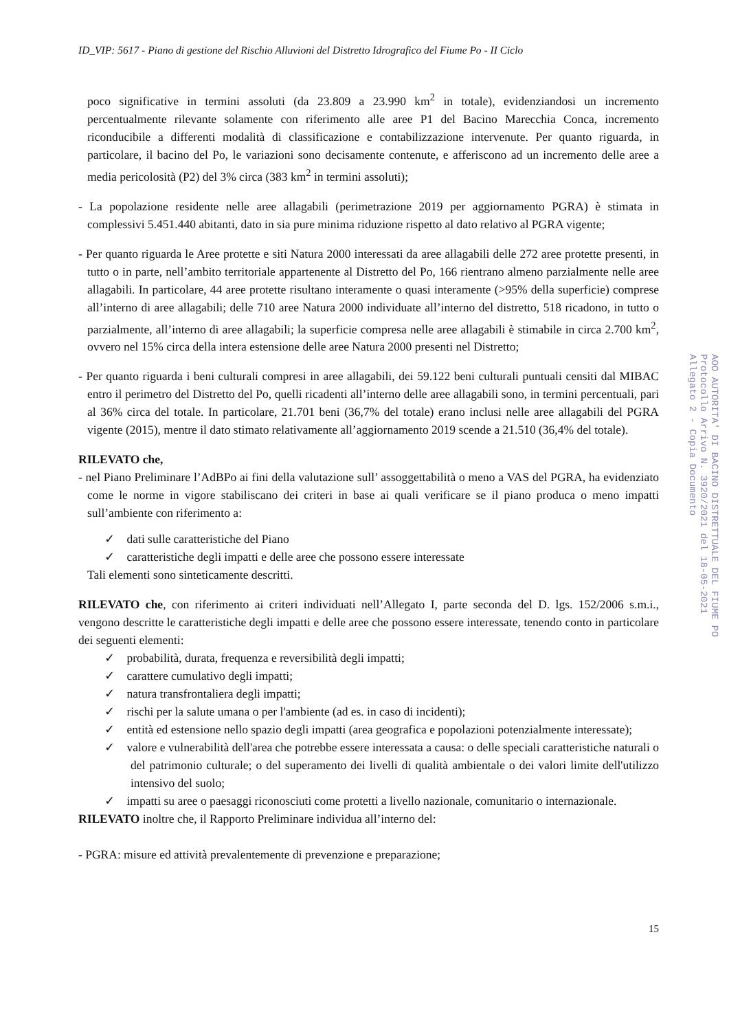ID_VIP: 5617 - Piano di gestione del Rischio Alluvioni del Distretto Idrografico del Fiume Po - II Ciclo
poco significative in termini assoluti (da 23.809 a 23.990 km<sup>2</sup> in totale), evidenziandosi un incremento percentualmente rilevante solamente con riferimento alle aree P1 del Bacino Marecchia Conca, incremento riconducibile a differenti modalità di classificazione e contabilizzazione intervenute. Per quanto riguarda, in particolare, il bacino del Po, le variazioni sono decisamente contenute, e afferiscono ad un incremento delle aree a media pericolosità (P2) del 3% circa (383 km<sup>2</sup> in termini assoluti);
- La popolazione residente nelle aree allagabili (perimetrazione 2019 per aggiornamento PGRA) è stimata in complessivi 5.451.440 abitanti, dato in sia pure minima riduzione rispetto al dato relativo al PGRA vigente;
- Per quanto riguarda le Aree protette e siti Natura 2000 interessati da aree allagabili delle 272 aree protette presenti, in tutto o in parte, nell’ambito territoriale appartenente al Distretto del Po, 166 rientrano almeno parzialmente nelle aree allagabili. In particolare, 44 aree protette risultano interamente o quasi interamente (>95% della superficie) comprese all’interno di aree allagabili; delle 710 aree Natura 2000 individuate all’interno del distretto, 518 ricadono, in tutto o parzialmente, all’interno di aree allagabili; la superficie compresa nelle aree allagabili è stimabile in circa 2.700 km<sup>2</sup>, ovvero nel 15% circa della intera estensione delle aree Natura 2000 presenti nel Distretto;
- Per quanto riguarda i beni culturali compresi in aree allagabili, dei 59.122 beni culturali puntuali censiti dal MIBAC entro il perimetro del Distretto del Po, quelli ricadenti all’interno delle aree allagabili sono, in termini percentuali, pari al 36% circa del totale. In particolare, 21.701 beni (36,7% del totale) erano inclusi nelle aree allagabili del PGRA vigente (2015), mentre il dato stimato relativamente all’aggiornamento 2019 scende a 21.510 (36,4% del totale).
RILEVATO che,
- nel Piano Preliminare l’AdBPo ai fini della valutazione sull’ assoggettabilità o meno a VAS del PGRA, ha evidenziato come le norme in vigore stabiliscano dei criteri in base ai quali verificare se il piano produca o meno impatti sull’ambiente con riferimento a:
✓ dati sulle caratteristiche del Piano
✓ caratteristiche degli impatti e delle aree che possono essere interessate
Tali elementi sono sinteticamente descritti.
RILEVATO che, con riferimento ai criteri individuati nell’Allegato I, parte seconda del D. lgs. 152/2006 s.m.i., vengono descritte le caratteristiche degli impatti e delle aree che possono essere interessate, tenendo conto in particolare dei seguenti elementi:
✓ probabilità, durata, frequenza e reversibilità degli impatti;
✓ carattere cumulativo degli impatti;
✓ natura transfrontaliera degli impatti;
✓ rischi per la salute umana o per l'ambiente (ad es. in caso di incidenti);
✓ entità ed estensione nello spazio degli impatti (area geografica e popolazioni potenzialmente interessate);
✓ valore e vulnerabilità dell'area che potrebbe essere interessata a causa: o delle speciali caratteristiche naturali o del patrimonio culturale; o del superamento dei livelli di qualità ambientale o dei valori limite dell'utilizzo intensivo del suolo;
✓ impatti su aree o paesaggi riconosciuti come protetti a livello nazionale, comunitario o internazionale.
RILEVATO inoltre che, il Rapporto Preliminare individua all’interno del:
- PGRA: misure ed attività prevalentemente di prevenzione e preparazione;
15
AOO AUTORITA' DI BACINO DISTRETTUALE DEL FIUME PO
Protocollo Arrivo N. 3920/2021 del 18-05-2021
Allegato 2 - Copia Documento